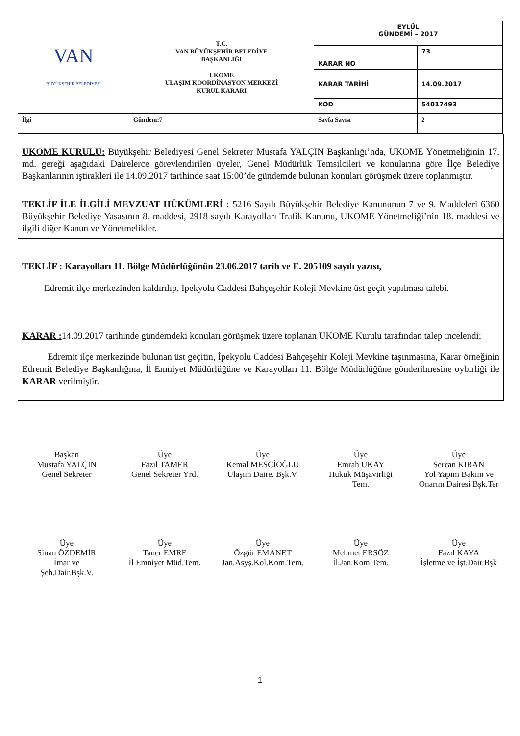| VAN BÜYÜKŞEHİR BELEDİYESİ | T.C. VAN BÜYÜKŞEHİR BELEDİYE BAŞKANLIĞI UKOME ULAŞIM KOORDİNASYON MERKEZİ KURUL KARARI | EYLÜL GÜNDEMİ – 2017 | |
| | | KARAR NO | 73 |
| | | KARAR TARİHİ | 14.09.2017 |
| | | KOD | 54017493 |
| İlgi | Gündem:7 | Sayfa Sayısı | 2 |
UKOME KURULU: Büyükşehir Belediyesi Genel Sekreter Mustafa YALÇIN Başkanlığı’nda, UKOME Yönetmeliğinin 17. md. gereği aşağıdaki Dairelerce görevlendirilen üyeler, Genel Müdürlük Temsilcileri ve konularına göre İlçe Belediye Başkanlarının iştirakleri ile 14.09.2017 tarihinde saat 15:00’de gündemde bulunan konuları görüşmek üzere toplanmıştır.
TEKLİF İLE İLGİLİ MEVZUAT HÜKÜMLERİ : 5216 Sayılı Büyükşehir Belediye Kanununun 7 ve 9. Maddeleri 6360 Büyükşehir Belediye Yasasının 8. maddesi, 2918 sayılı Karayolları Trafik Kanunu, UKOME Yönetmeliği’nin 18. maddesi ve ilgili diğer Kanun ve Yönetmelikler.
TEKLİF : Karayolları 11. Bölge Müdürlüğünün 23.06.2017 tarih ve E. 205109 sayılı yazısı,
Edremit ilçe merkezinden kaldırılıp, İpekyolu Caddesi Bahçeşehir Koleji Mevkine üst geçit yapılması talebi.
KARAR : 14.09.2017 tarihinde gündemdeki konuları görüşmek üzere toplanan UKOME Kurulu tarafından talep incelendi;
Edremit ilçe merkezinde bulunan üst geçitin, İpekyolu Caddesi Bahçeşehir Koleji Mevkine taşınmasına, Karar örneğinin Edremit Belediye Başkanlığına, İl Emniyet Müdürlüğüne ve Karayolları 11. Bölge Müdürlüğüne gönderilmesine oybirliği ile KARAR verilmiştir.
Başkan
Mustafa YALÇIN
Genel Sekreter
Üye
Fazıl TAMER
Genel Sekreter Yrd.
Üye
Kemal MESCİOĞLU
Ulaşım Daire. Bşk.V.
Üye
Emrah UKAY
Hukuk Müşavirliği
Tem.
Üye
Sercan KIRAN
Yol Yapım Bakım ve
Onarım Dairesi Bşk.Ter
Üye
Sinan ÖZDEMİR
İmar ve
Şeh.Dair.Bşk.V.
Üye
Taner EMRE
İl Emniyet Müd.Tem.
Üye
Özgür EMANET
Jan.Asyş.Kol.Kom.Tem.
Üye
Mehmet ERSÖZ
İl.Jan.Kom.Tem.
Üye
Fazıl KAYA
İşletme ve İşt.Dair.Bşk
1